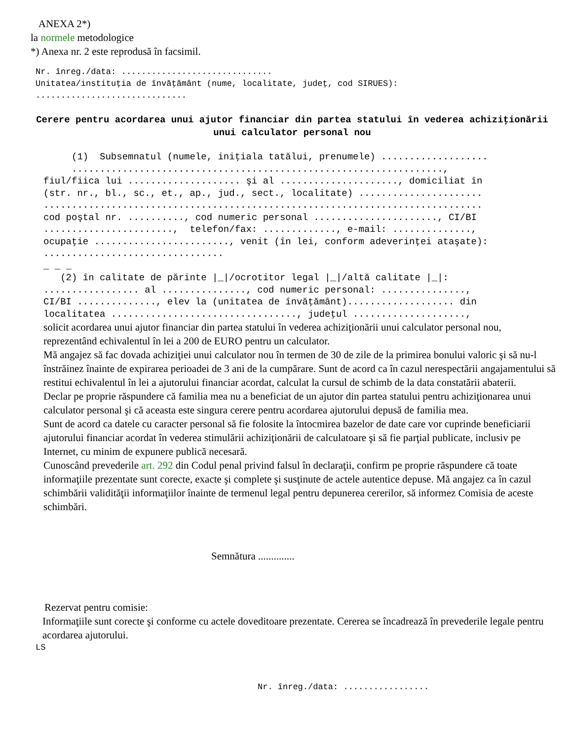ANEXA 2*)
la normele metodologice
*) Anexa nr. 2 este reprodusă în facsimil.
Nr. înreg./data: .............................. Unitatea/instituţia de învăţământ (nume, localitate, judeţ, cod SIRUES): ..............................
Cerere pentru acordarea unui ajutor financiar din partea statului în vederea achiziţionării unui calculator personal nou
(1) Subsemnatul (numele, iniţiala tatălui, prenumele) ................... .................................................................., fiul/fiica lui .................... şi al ....................., domiciliat în (str. nr., bl., sc., et., ap., jud., sect., localitate) ...................... .............................................................................. cod poştal nr. .........., cod numeric personal ......................, CI/BI ......................., telefon/fax: ............., e-mail: .............., ocupaţie ........................, venit (în lei, conform adeverinţei ataşate): ................................ _ _ _ (2) în calitate de părinte |_|/ocrotitor legal |_|/altă calitate |_|: ................. al ..............., cod numeric personal: ..............., CI/BI .............., elev la (unitatea de învăţământ)................... din localitatea ................................., judeţul ....................,
solicit acordarea unui ajutor financiar din partea statului în vederea achiziţionării unui calculator personal nou, reprezentând echivalentul în lei a 200 de EURO pentru un calculator.
Mă angajez să fac dovada achiziţiei unui calculator nou în termen de 30 de zile de la primirea bonului valoric şi să nu-l înstrăinez înainte de expirarea perioadei de 3 ani de la cumpărare. Sunt de acord ca în cazul nerespectării angajamentului să restitui echivalentul în lei a ajutorului financiar acordat, calculat la cursul de schimb de la data constatării abaterii.
Declar pe proprie răspundere că familia mea nu a beneficiat de un ajutor din partea statului pentru achiziţionarea unui calculator personal şi că aceasta este singura cerere pentru acordarea ajutorului depusă de familia mea.
Sunt de acord ca datele cu caracter personal să fie folosite la întocmirea bazelor de date care vor cuprinde beneficiarii ajutorului financiar acordat în vederea stimulării achiziţionării de calculatoare şi să fie parţial publicate, inclusiv pe Internet, cu minim de expunere publică necesară.
Cunoscând prevederile art. 292 din Codul penal privind falsul în declaraţii, confirm pe proprie răspundere că toate informaţiile prezentate sunt corecte, exacte şi complete şi susţinute de actele autentice depuse. Mă angajez ca în cazul schimbării validităţii informaţiilor înainte de termenul legal pentru depunerea cererilor, să informez Comisia de aceste schimbări.
Semnătura ..............
Rezervat pentru comisie:
Informaţiile sunt corecte şi conforme cu actele doveditoare prezentate. Cererea se încadrează în prevederile legale pentru acordarea ajutorului.
LS
Nr. înreg./data: .................